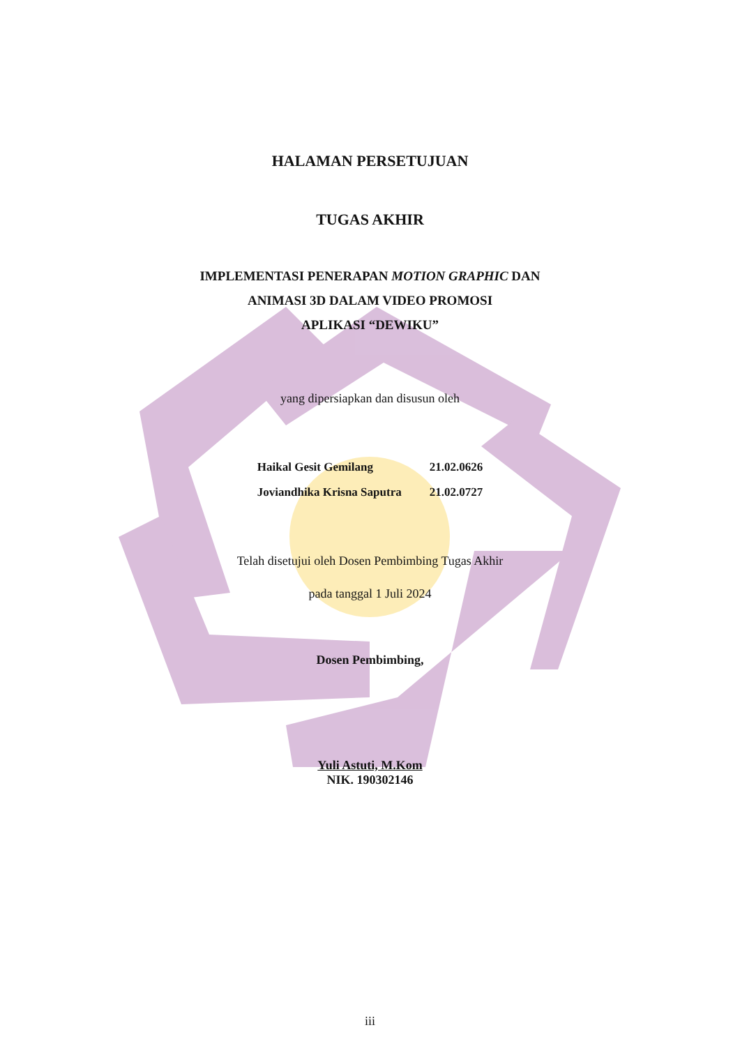HALAMAN PERSETUJUAN
TUGAS AKHIR
IMPLEMENTASI PENERAPAN MOTION GRAPHIC DAN
ANIMASI 3D DALAM VIDEO PROMOSI
APLIKASI “DEWIKU”
yang dipersiapkan dan disusun oleh
| Haikal Gesit Gemilang | 21.02.0626 |
| Joviandhika Krisna Saputra | 21.02.0727 |
Telah disetujui oleh Dosen Pembimbing Tugas Akhir
pada tanggal 1 Juli 2024
Dosen Pembimbing,
Yuli Astuti, M.Kom
NIK. 190302146
iii